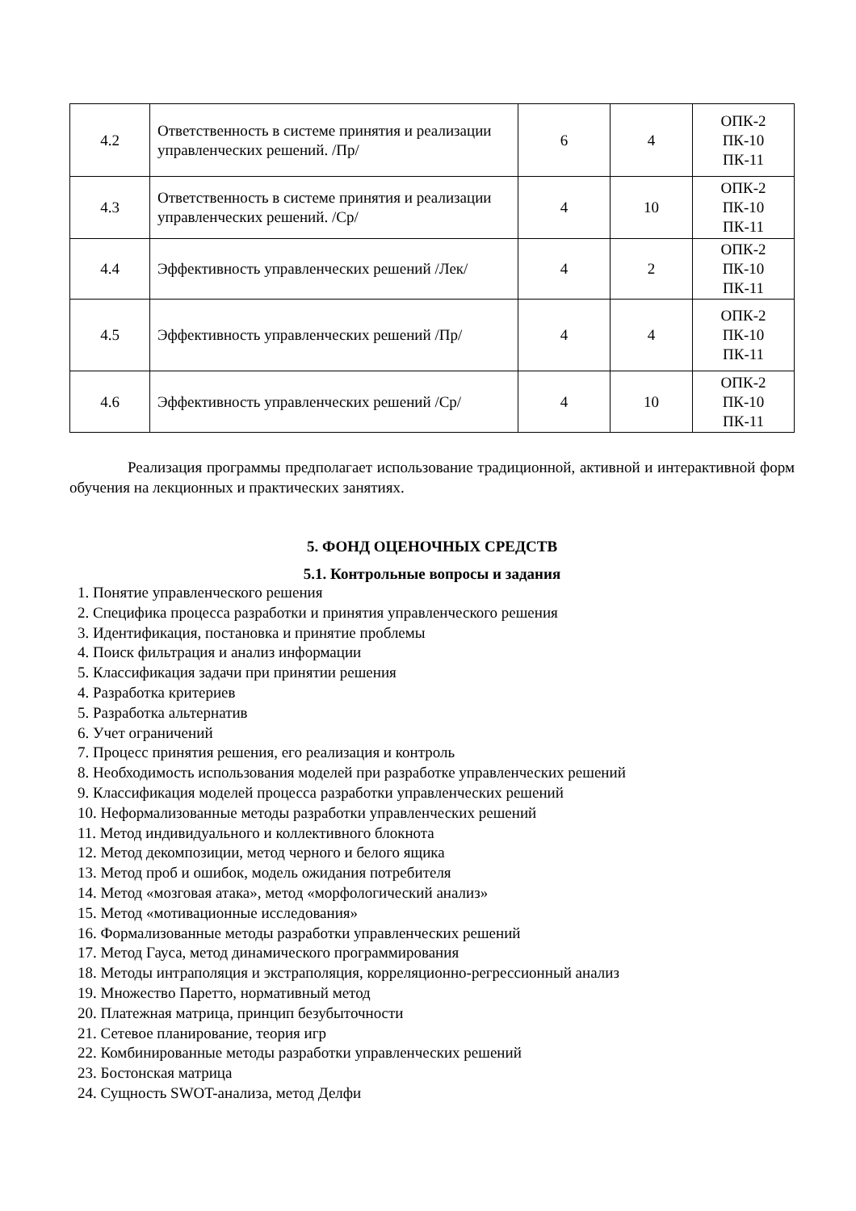| 4.2 | Ответственность в системе принятия и реализации управленческих решений. /Пр/ | 6 | 4 | ОПК-2 ПК-10 ПК-11 |
| 4.3 | Ответственность в системе принятия и реализации управленческих решений. /Ср/ | 4 | 10 | ОПК-2 ПК-10 ПК-11 |
| 4.4 | Эффективность управленческих решений /Лек/ | 4 | 2 | ОПК-2 ПК-10 ПК-11 |
| 4.5 | Эффективность управленческих решений /Пр/ | 4 | 4 | ОПК-2 ПК-10 ПК-11 |
| 4.6 | Эффективность управленческих решений /Ср/ | 4 | 10 | ОПК-2 ПК-10 ПК-11 |
Реализация программы предполагает использование традиционной, активной и интерактивной форм обучения на лекционных и практических занятиях.
5. ФОНД ОЦЕНОЧНЫХ СРЕДСТВ
5.1. Контрольные вопросы и задания
1. Понятие управленческого решения
2. Специфика процесса разработки и принятия управленческого решения
3. Идентификация, постановка и принятие проблемы
4. Поиск фильтрация и анализ информации
5. Классификация задачи при принятии решения
4. Разработка критериев
5. Разработка альтернатив
6. Учет ограничений
7. Процесс принятия решения, его реализация и контроль
8. Необходимость использования моделей при разработке управленческих решений
9. Классификация моделей процесса разработки управленческих решений
10. Неформализованные методы разработки управленческих решений
11. Метод индивидуального и коллективного блокнота
12. Метод декомпозиции, метод черного и белого ящика
13. Метод проб и ошибок, модель ожидания потребителя
14. Метод «мозговая атака», метод «морфологический анализ»
15. Метод «мотивационные исследования»
16. Формализованные методы разработки управленческих решений
17. Метод Гауса, метод динамического программирования
18. Методы интраполяция и экстраполяция, корреляционно-регрессионный анализ
19. Множество Паретто, нормативный метод
20. Платежная матрица, принцип безубыточности
21. Сетевое планирование, теория игр
22. Комбинированные методы разработки управленческих решений
23. Бостонская матрица
24. Сущность SWOT-анализа, метод Делфи